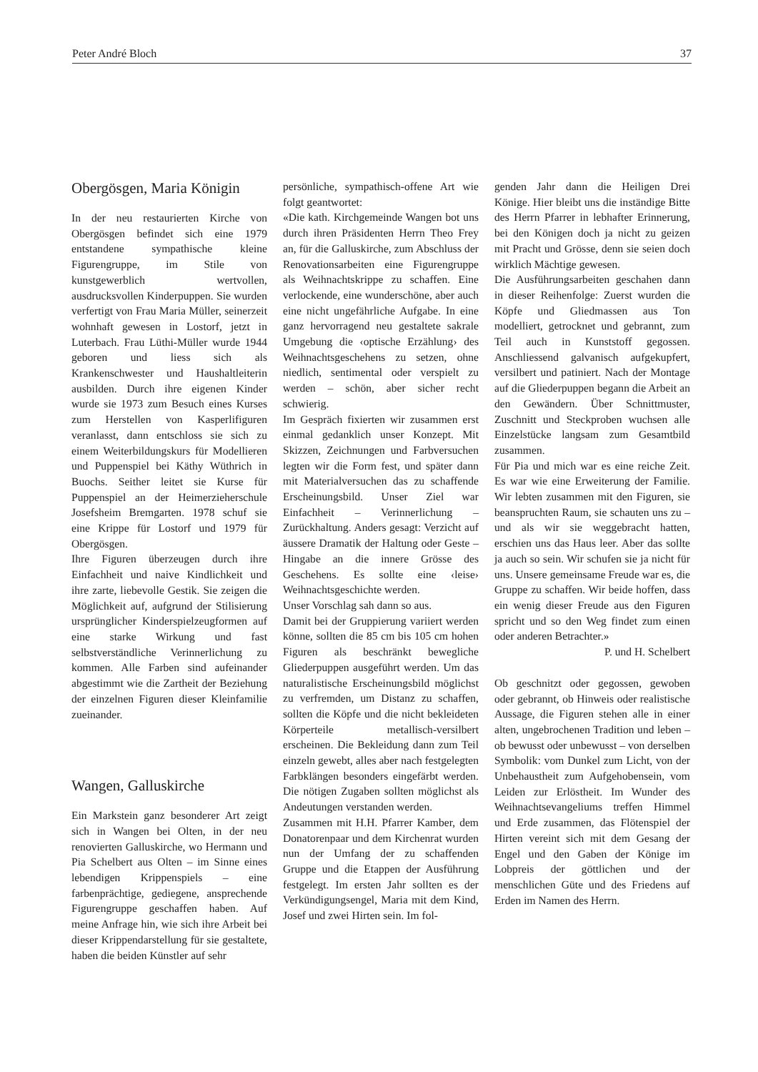Peter André Bloch 37
Obergösgen, Maria Königin
In der neu restaurierten Kirche von Obergösgen befindet sich eine 1979 entstandene sympathische kleine Figurengruppe, im Stile von kunstgewerblich wertvollen, ausdrucksvollen Kinderpuppen. Sie wurden verfertigt von Frau Maria Müller, seinerzeit wohnhaft gewesen in Lostorf, jetzt in Luterbach. Frau Lüthi-Müller wurde 1944 geboren und liess sich als Krankenschwester und Haushaltleiterin ausbilden. Durch ihre eigenen Kinder wurde sie 1973 zum Besuch eines Kurses zum Herstellen von Kasperlifiguren veranlasst, dann entschloss sie sich zu einem Weiterbildungskurs für Modellieren und Puppenspiel bei Käthy Wüthrich in Buochs. Seither leitet sie Kurse für Puppenspiel an der Heimerzieherschule Josefsheim Bremgarten. 1978 schuf sie eine Krippe für Lostorf und 1979 für Obergösgen.
Ihre Figuren überzeugen durch ihre Einfachheit und naive Kindlichkeit und ihre zarte, liebevolle Gestik. Sie zeigen die Möglichkeit auf, aufgrund der Stilisierung ursprünglicher Kinderspielzeugformen auf eine starke Wirkung und fast selbstverständliche Verinnerlichung zu kommen. Alle Farben sind aufeinander abgestimmt wie die Zartheit der Beziehung der einzelnen Figuren dieser Kleinfamilie zueinander.
Wangen, Galluskirche
Ein Markstein ganz besonderer Art zeigt sich in Wangen bei Olten, in der neu renovierten Galluskirche, wo Hermann und Pia Schelbert aus Olten – im Sinne eines lebendigen Krippenspiels – eine farbenprächtige, gediegene, ansprechende Figurengruppe geschaffen haben. Auf meine Anfrage hin, wie sich ihre Arbeit bei dieser Krippendarstellung für sie gestaltete, haben die beiden Künstler auf sehr
persönliche, sympathisch-offene Art wie folgt geantwortet:
«Die kath. Kirchgemeinde Wangen bot uns durch ihren Präsidenten Herrn Theo Frey an, für die Galluskirche, zum Abschluss der Renovationsarbeiten eine Figurengruppe als Weihnachtskrippe zu schaffen. Eine verlockende, eine wunderschöne, aber auch eine nicht ungefährliche Aufgabe. In eine ganz hervorragend neu gestaltete sakrale Umgebung die ‹optische Erzählung› des Weihnachtsgeschehens zu setzen, ohne niedlich, sentimental oder verspielt zu werden – schön, aber sicher recht schwierig.
Im Gespräch fixierten wir zusammen erst einmal gedanklich unser Konzept. Mit Skizzen, Zeichnungen und Farbversuchen legten wir die Form fest, und später dann mit Materialversuchen das zu schaffende Erscheinungsbild. Unser Ziel war Einfachheit – Verinnerlichung – Zurückhaltung. Anders gesagt: Verzicht auf äussere Dramatik der Haltung oder Geste – Hingabe an die innere Grösse des Geschehens. Es sollte eine ‹leise› Weihnachtsgeschichte werden.
Unser Vorschlag sah dann so aus.
Damit bei der Gruppierung variiert werden könne, sollten die 85 cm bis 105 cm hohen Figuren als beschränkt bewegliche Gliederpuppen ausgeführt werden. Um das naturalistische Erscheinungsbild möglichst zu verfremden, um Distanz zu schaffen, sollten die Köpfe und die nicht bekleideten Körperteile metallisch-versilbert erscheinen. Die Bekleidung dann zum Teil einzeln gewebt, alles aber nach festgelegten Farbklängen besonders eingefärbt werden. Die nötigen Zugaben sollten möglichst als Andeutungen verstanden werden.
Zusammen mit H.H. Pfarrer Kamber, dem Donatorenpaar und dem Kirchenrat wurden nun der Umfang der zu schaffenden Gruppe und die Etappen der Ausführung festgelegt. Im ersten Jahr sollten es der Verkündigungsengel, Maria mit dem Kind, Josef und zwei Hirten sein. Im fol-
genden Jahr dann die Heiligen Drei Könige. Hier bleibt uns die inständige Bitte des Herrn Pfarrer in lebhafter Erinnerung, bei den Königen doch ja nicht zu geizen mit Pracht und Grösse, denn sie seien doch wirklich Mächtige gewesen.
Die Ausführungsarbeiten geschahen dann in dieser Reihenfolge: Zuerst wurden die Köpfe und Gliedmassen aus Ton modelliert, getrocknet und gebrannt, zum Teil auch in Kunststoff gegossen. Anschliessend galvanisch aufgekupfert, versilbert und patiniert. Nach der Montage auf die Gliederpuppen begann die Arbeit an den Gewändern. Über Schnittmuster, Zuschnitt und Steckproben wuchsen alle Einzelstücke langsam zum Gesamtbild zusammen.
Für Pia und mich war es eine reiche Zeit. Es war wie eine Erweiterung der Familie. Wir lebten zusammen mit den Figuren, sie beanspruchten Raum, sie schauten uns zu – und als wir sie weggebracht hatten, erschien uns das Haus leer. Aber das sollte ja auch so sein. Wir schufen sie ja nicht für uns. Unsere gemeinsame Freude war es, die Gruppe zu schaffen. Wir beide hoffen, dass ein wenig dieser Freude aus den Figuren spricht und so den Weg findet zum einen oder anderen Betrachter.»
P. und H. Schelbert
Ob geschnitzt oder gegossen, gewoben oder gebrannt, ob Hinweis oder realistische Aussage, die Figuren stehen alle in einer alten, ungebrochenen Tradition und leben – ob bewusst oder unbewusst – von derselben Symbolik: vom Dunkel zum Licht, von der Unbehaustheit zum Aufgehobensein, vom Leiden zur Erlöstheit. Im Wunder des Weihnachtsevangeliums treffen Himmel und Erde zusammen, das Flötenspiel der Hirten vereint sich mit dem Gesang der Engel und den Gaben der Könige im Lobpreis der göttlichen und der menschlichen Güte und des Friedens auf Erden im Namen des Herrn.